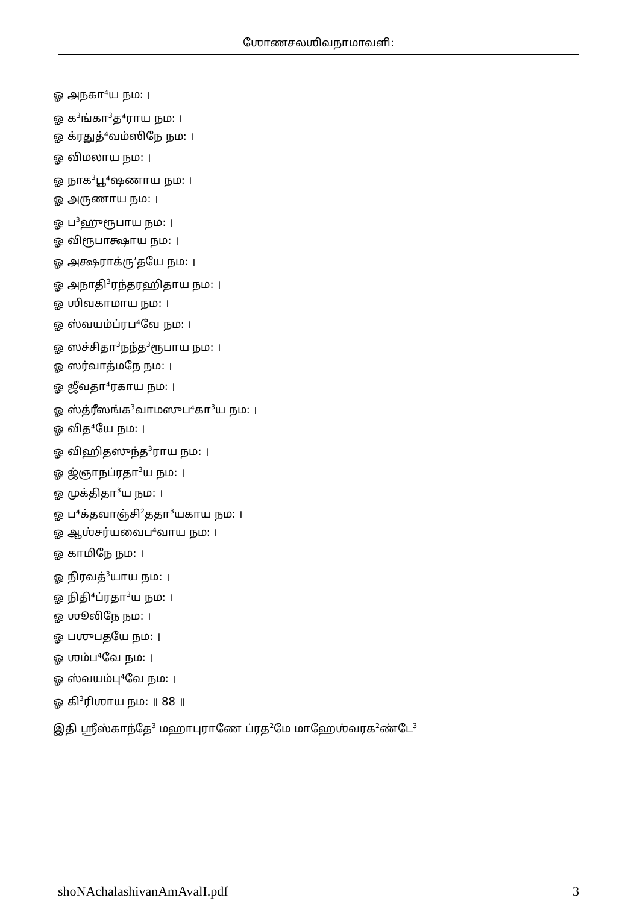ஶோணசலஶிவநாமாவளி:
ஓ அநகா⁴ய நம: ।
ஓ க<sup>3</sup>ங்கா<sup>3</sup>த⁴ராய நம: ।
ஓ க்ரதுத்⁴வம்ஸிநே நம: ।
ஓ விமலாய நம: ।
ஓ நாக<sup>3</sup>பூ⁴ஷணாய நம: ।
ஓ அருணாய நம: ।
ஓ ப<sup>3</sup>ஹுரூபாய நம: ।
ஓ விரூபாக்ஷாய நம: ।
ஓ அக்ஷராக்ரு’தயே நம: ।
ஓ அநாதி<sup>3</sup>ரந்தரஹிதாய நம: ।
ஓ ஶிவகாமாய நம: ।
ஓ ஸ்வயம்ப்ரப⁴வே நம: ।
ஓ ஸச்சிதா<sup>3</sup>நந்த<sup>3</sup>ரூபாய நம: ।
ஓ ஸர்வாத்மநே நம: ।
ஓ ஜீவதா⁴ரகாய நம: ।
ஓ ஸ்த்ரீஸங்க<sup>3</sup>வாமஸுப⁴கா<sup>3</sup>ய நம: ।
ஓ வித⁴யே நம: ।
ஓ விஹிதஸுந்த<sup>3</sup>ராய நம: ।
ஓ ஜ்ஞாநப்ரதா<sup>3</sup>ய நம: ।
ஓ முக்திதா<sup>3</sup>ய நம: ।
ஓ ப⁴க்தவாஞ்சி<sup>2</sup>ததா<sup>3</sup>யகாய நம: ।
ஓ ஆஶ்சர்யவைப⁴வாய நம: ।
ஓ காமிநே நம: ।
ஓ நிரவத்<sup>3</sup>யாய நம: ।
ஓ நிதி⁴ப்ரதா<sup>3</sup>ய நம: ।
ஓ ஶூலிநே நம: ।
ஓ பஶுபதயே நம: ।
ஓ ஶம்ப⁴வே நம: ।
ஓ ஸ்வயம்பு⁴வே நம: ।
ஓ கி<sup>3</sup>ரிஶாய நம: ॥ 88 ॥
இதி ஶ்ரீஸ்காந்தே<sup>3</sup> மஹாபுராணே ப்ரத<sup>2</sup>மே மாஹேஶ்வரக<sup>2</sup>ண்டே<sup>3</sup>
shoNAchalashivanAmAvalI.pdf 3